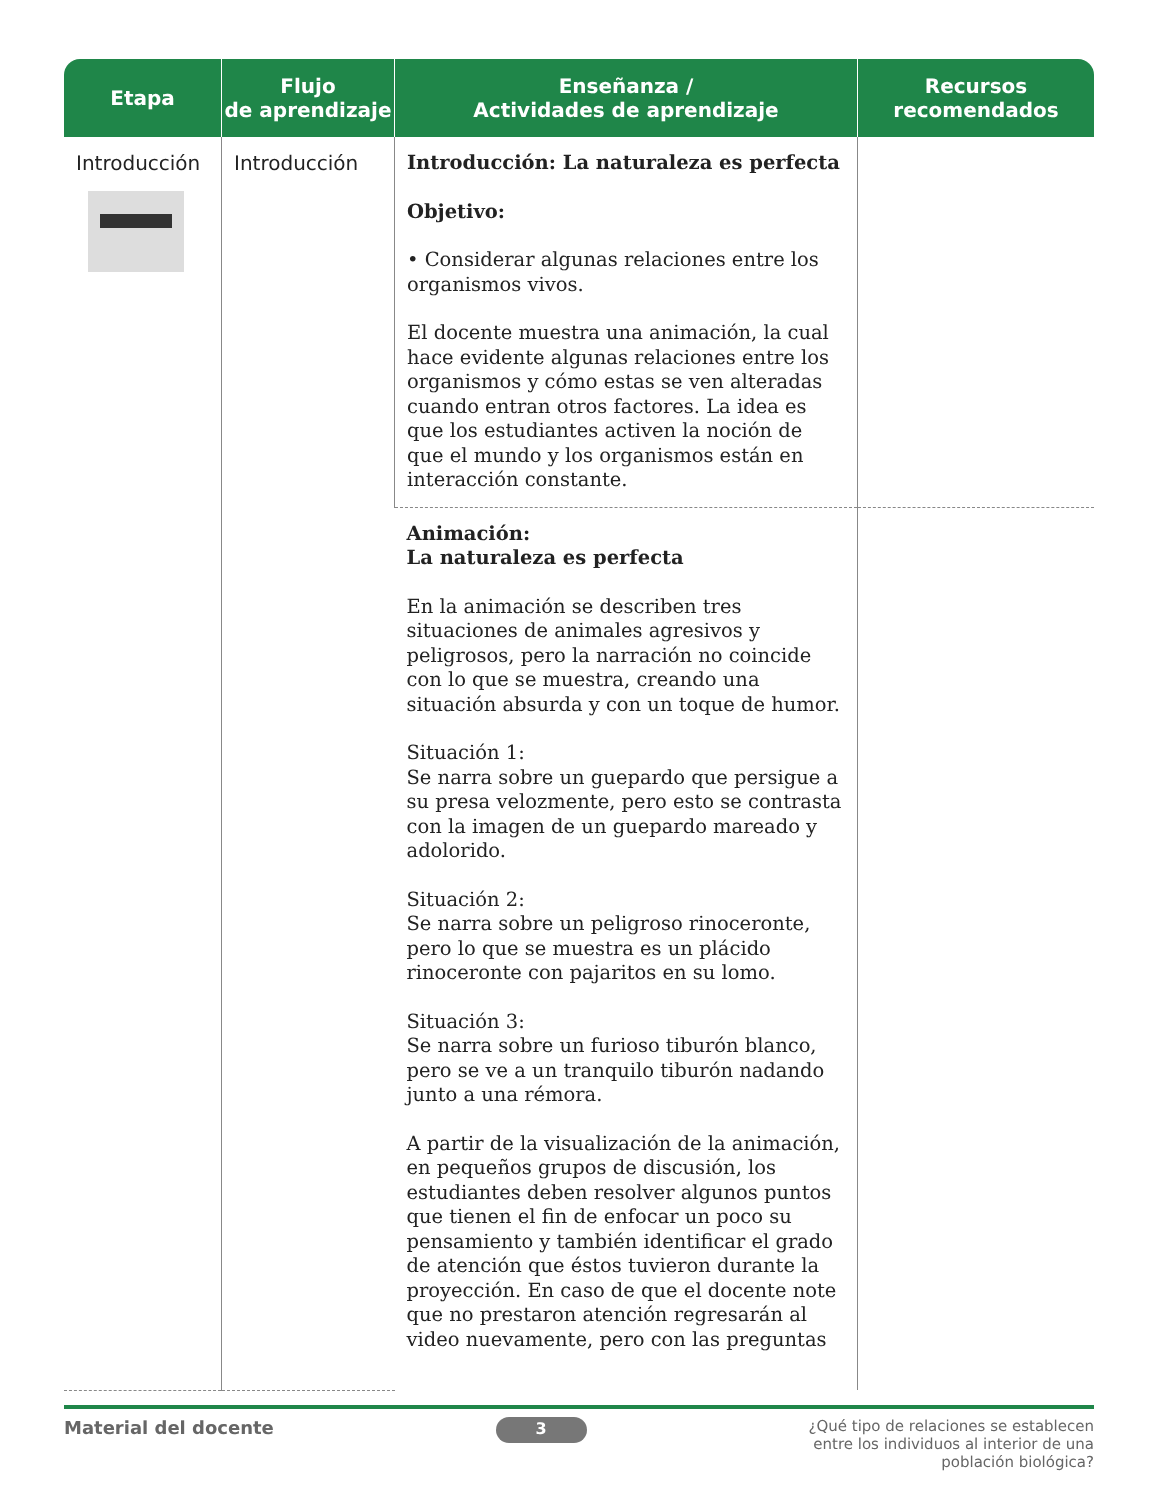| Etapa | Flujo de aprendizaje | Enseñanza / Actividades de aprendizaje | Recursos recomendados |
| --- | --- | --- | --- |
| Introducción | Introducción | Introducción: La naturaleza es perfecta Objetivo: • Considerar algunas relaciones entre los organismos vivos. El docente muestra una animación, la cual hace evidente algunas relaciones entre los organismos y cómo estas se ven alteradas cuando entran otros factores. La idea es que los estudiantes activen la noción de que el mundo y los organismos están en interacción constante. | |
| | | Animación: La naturaleza es perfecta En la animación se describen tres situaciones de animales agresivos y peligrosos, pero la narración no coincide con lo que se muestra, creando una situación absurda y con un toque de humor. Situación 1: Se narra sobre un guepardo que persigue a su presa velozmente, pero esto se contrasta con la imagen de un guepardo mareado y adolorido. Situación 2: Se narra sobre un peligroso rinoceronte, pero lo que se muestra es un plácido rinoceronte con pajaritos en su lomo. Situación 3: Se narra sobre un furioso tiburón blanco, pero se ve a un tranquilo tiburón nadando junto a una rémora. A partir de la visualización de la animación, en pequeños grupos de discusión, los estudiantes deben resolver algunos puntos que tienen el fin de enfocar un poco su pensamiento y también identificar el grado de atención que éstos tuvieron durante la proyección. En caso de que el docente note que no prestaron atención regresarán al video nuevamente, pero con las preguntas | |
Material del docente 3 ¿Qué tipo de relaciones se establecen
entre los individuos al interior de una
población biológica?